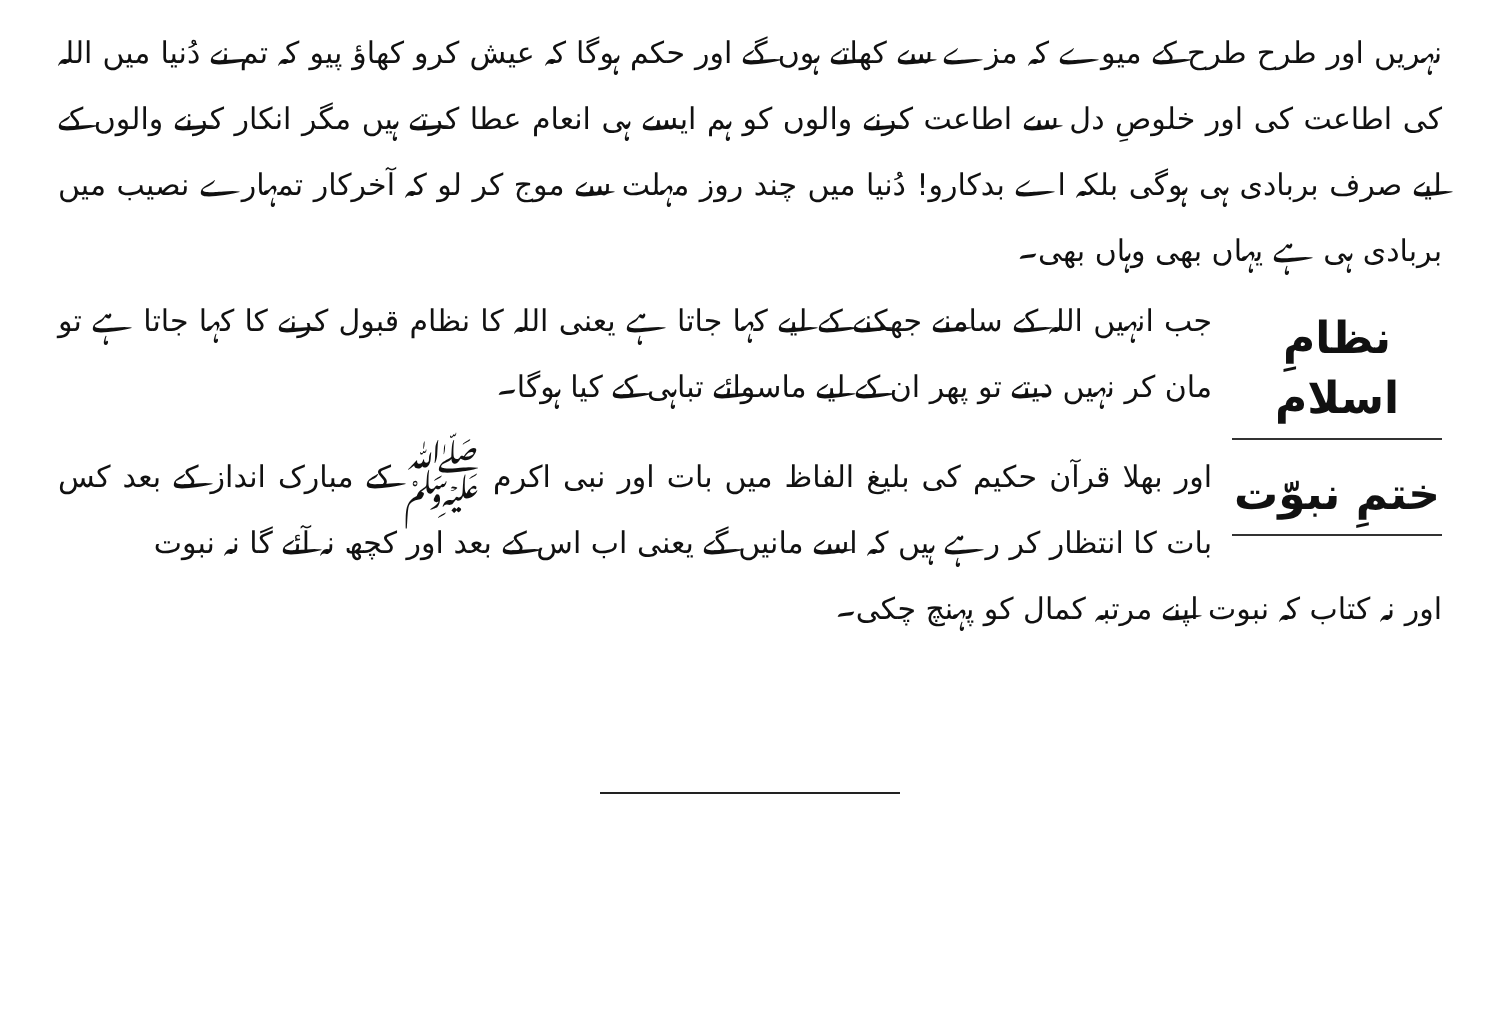نہریں اور طرح طرح کے میوے کہ مزے سے کھاتے ہوں گے اور حکم ہوگا کہ عیش کرو کھاؤ پیو کہ تم نے دُنیا میں اللہ کی اطاعت کی اور خلوصِ دل سے اطاعت کرنے والوں کو ہم ایسے ہی انعام عطا کرتے ہیں مگر انکار کرنے والوں کے لیے صرف بربادی ہی ہوگی بلکہ اے بدکارو! دُنیا میں چند روز مہلت سے موج کر لو کہ آخرکار تمہارے نصیب میں بربادی ہی ہے یہاں بھی وہاں بھی۔
نظامِ اسلام
جب انہیں اللہ کے سامنے جھکنے کے لیے کہا جاتا ہے یعنی اللہ کا نظام قبول کرنے کا کہا جاتا ہے تو مان کر نہیں دیتے تو پھر ان کے لیے ماسوائے تباہی کے کیا ہوگا۔
ختمِ نبوّت
اور بھلا قرآن حکیم کی بلیغ الفاظ میں بات اور نبی اکرم ﷺ کے مبارک انداز کے بعد کس بات کا انتظار کر رہے ہیں کہ اسے مانیں گے یعنی اب اس کے بعد اور کچھ نہ آئے گا نہ نبوت
اور نہ کتاب کہ نبوت اپنے مرتبہ کمال کو پہنچ چکی۔